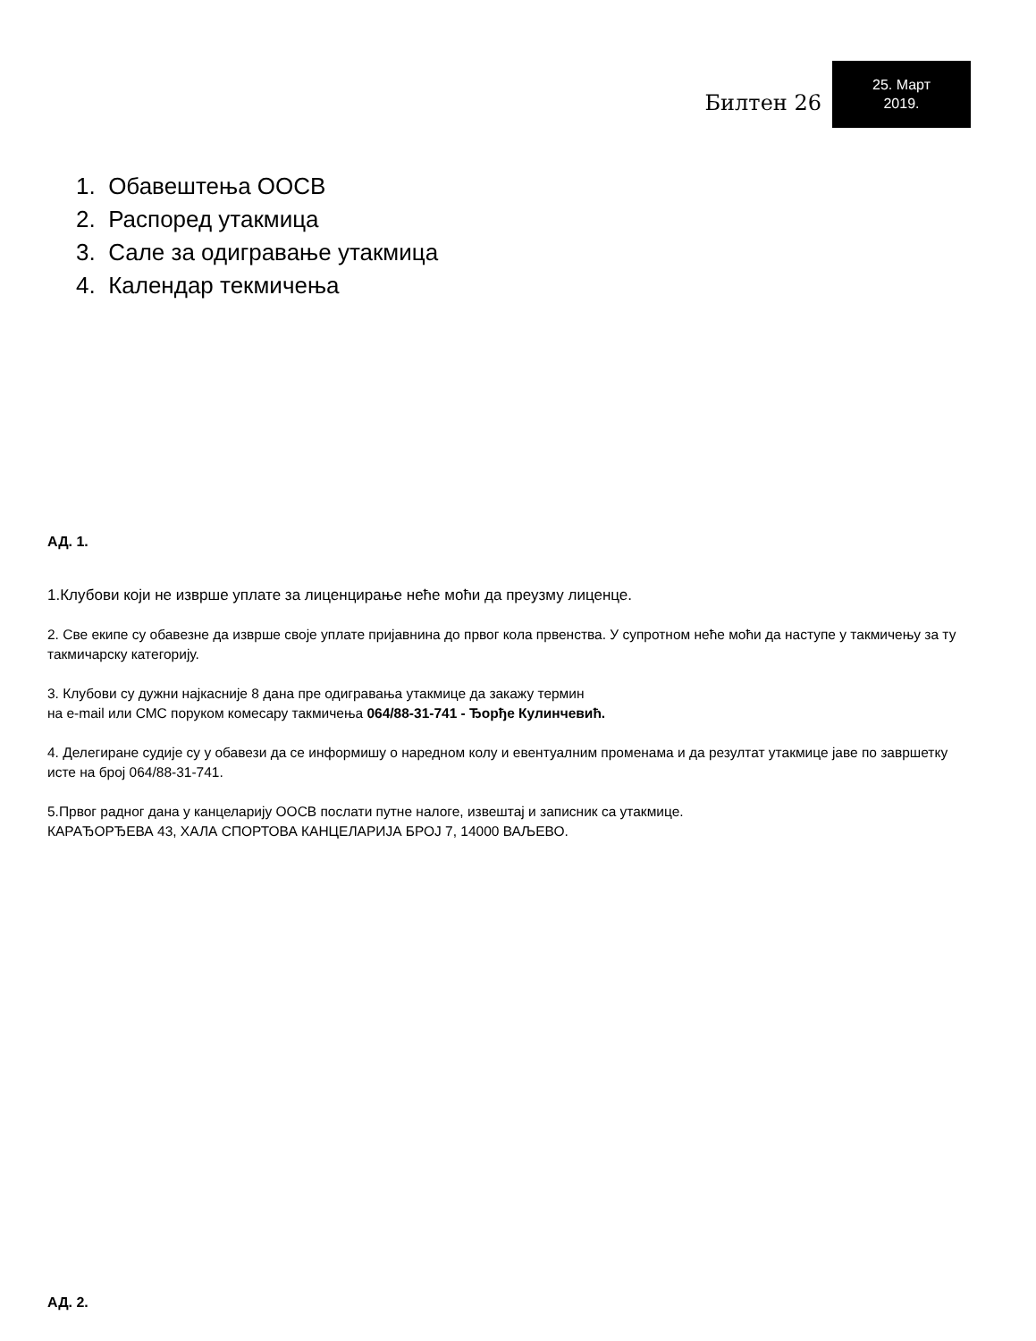Билтен 26
25. Март
2019.
1. Обавештења ООСВ
2. Распоред утакмица
3. Сале за одигравање утакмица
4. Календар текмичења
АД. 1.
1.Клубови који не изврше уплате за лиценцирање неће моћи да преузму лиценце.
2. Све екипе су обавезне да изврше своје уплате пријавнина до првог кола првенства. У супротном неће моћи да наступе у такмичењу за ту такмичарску категорију.
3. Клубови су дужни најкасније 8 дана пре одигравања утакмице да закажу термин
на e-mail или СМС поруком комесару такмичења 064/88-31-741 - Ђорђе Кулинчевић.
4. Делегиране судије су у обавези да се информишу о наредном колу и евентуалним променама и да резултат утакмице јаве по завршетку исте на број 064/88-31-741.
5.Првог радног дана у канцеларију ООСВ послати путне налоге, извештај и записник са утакмице.
КАРАЂОРЂЕВА 43, ХАЛА СПОРТОВА КАНЦЕЛАРИЈА БРОЈ 7, 14000 ВАЉЕВО.
АД. 2.